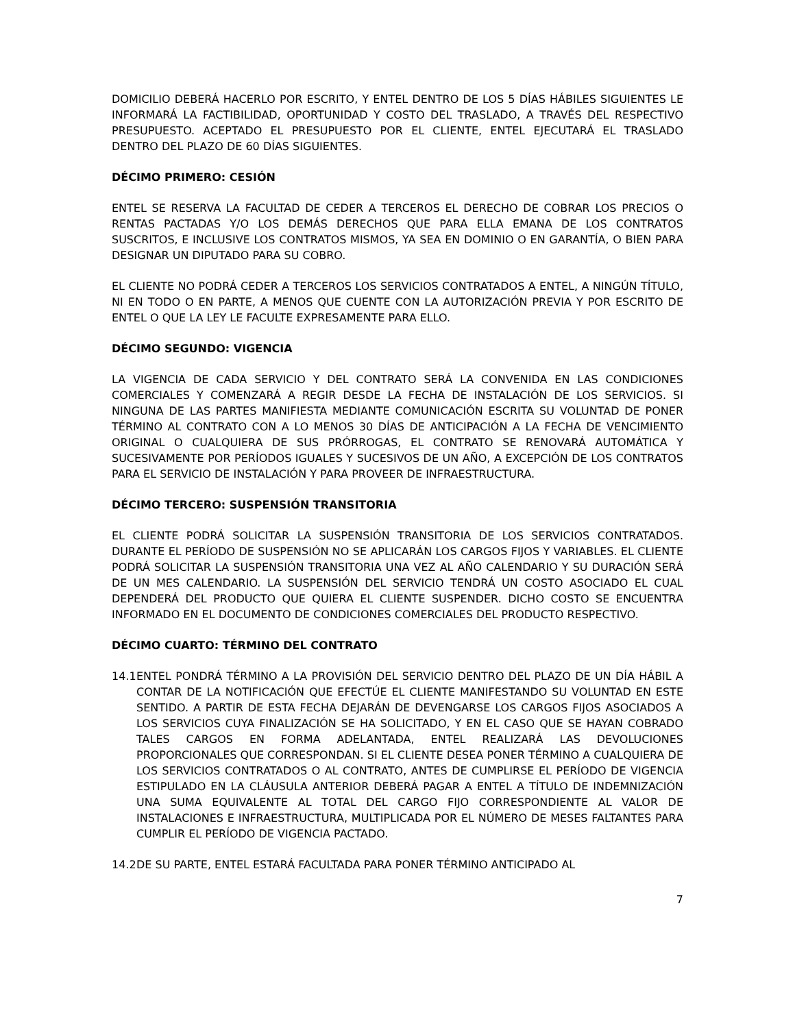DOMICILIO DEBERÁ HACERLO POR ESCRITO, Y ENTEL DENTRO DE LOS 5 DÍAS HÁBILES SIGUIENTES LE INFORMARÁ LA FACTIBILIDAD, OPORTUNIDAD Y COSTO DEL TRASLADO, A TRAVÉS DEL RESPECTIVO PRESUPUESTO. ACEPTADO EL PRESUPUESTO POR EL CLIENTE, ENTEL EJECUTARÁ EL TRASLADO DENTRO DEL PLAZO DE 60 DÍAS SIGUIENTES.
DÉCIMO PRIMERO: CESIÓN
ENTEL SE RESERVA LA FACULTAD DE CEDER A TERCEROS EL DERECHO DE COBRAR LOS PRECIOS O RENTAS PACTADAS Y/O LOS DEMÁS DERECHOS QUE PARA ELLA EMANA DE LOS CONTRATOS SUSCRITOS, E INCLUSIVE LOS CONTRATOS MISMOS, YA SEA EN DOMINIO O EN GARANTÍA, O BIEN PARA DESIGNAR UN DIPUTADO PARA SU COBRO.
EL CLIENTE NO PODRÁ CEDER A TERCEROS LOS SERVICIOS CONTRATADOS A ENTEL, A NINGÚN TÍTULO, NI EN TODO O EN PARTE, A MENOS QUE CUENTE CON LA AUTORIZACIÓN PREVIA Y POR ESCRITO DE ENTEL O QUE LA LEY LE FACULTE EXPRESAMENTE PARA ELLO.
DÉCIMO SEGUNDO: VIGENCIA
LA VIGENCIA DE CADA SERVICIO Y DEL CONTRATO SERÁ LA CONVENIDA EN LAS CONDICIONES COMERCIALES Y COMENZARÁ A REGIR DESDE LA FECHA DE INSTALACIÓN DE LOS SERVICIOS. SI NINGUNA DE LAS PARTES MANIFIESTA MEDIANTE COMUNICACIÓN ESCRITA SU VOLUNTAD DE PONER TÉRMINO AL CONTRATO CON A LO MENOS 30 DÍAS DE ANTICIPACIÓN A LA FECHA DE VENCIMIENTO ORIGINAL O CUALQUIERA DE SUS PRÓRROGAS, EL CONTRATO SE RENOVARÁ AUTOMÁTICA Y SUCESIVAMENTE POR PERÍODOS IGUALES Y SUCESIVOS DE UN AÑO, A EXCEPCIÓN DE LOS CONTRATOS PARA EL SERVICIO DE INSTALACIÓN Y PARA PROVEER DE INFRAESTRUCTURA.
DÉCIMO TERCERO: SUSPENSIÓN TRANSITORIA
EL CLIENTE PODRÁ SOLICITAR LA SUSPENSIÓN TRANSITORIA DE LOS SERVICIOS CONTRATADOS. DURANTE EL PERÍODO DE SUSPENSIÓN NO SE APLICARÁN LOS CARGOS FIJOS Y VARIABLES. EL CLIENTE PODRÁ SOLICITAR LA SUSPENSIÓN TRANSITORIA UNA VEZ AL AÑO CALENDARIO Y SU DURACIÓN SERÁ DE UN MES CALENDARIO. LA SUSPENSIÓN DEL SERVICIO TENDRÁ UN COSTO ASOCIADO EL CUAL DEPENDERÁ DEL PRODUCTO QUE QUIERA EL CLIENTE SUSPENDER. DICHO COSTO SE ENCUENTRA INFORMADO EN EL DOCUMENTO DE CONDICIONES COMERCIALES DEL PRODUCTO RESPECTIVO.
DÉCIMO CUARTO: TÉRMINO DEL CONTRATO
14.1
ENTEL PONDRÁ TÉRMINO A LA PROVISIÓN DEL SERVICIO DENTRO DEL PLAZO DE UN DÍA HÁBIL A CONTAR DE LA NOTIFICACIÓN QUE EFECTÚE EL CLIENTE MANIFESTANDO SU VOLUNTAD EN ESTE SENTIDO. A PARTIR DE ESTA FECHA DEJARÁN DE DEVENGARSE LOS CARGOS FIJOS ASOCIADOS A LOS SERVICIOS CUYA FINALIZACIÓN SE HA SOLICITADO, Y EN EL CASO QUE SE HAYAN COBRADO TALES CARGOS EN FORMA ADELANTADA, ENTEL REALIZARÁ LAS DEVOLUCIONES PROPORCIONALES QUE CORRESPONDAN. SI EL CLIENTE DESEA PONER TÉRMINO A CUALQUIERA DE LOS SERVICIOS CONTRATADOS O AL CONTRATO, ANTES DE CUMPLIRSE EL PERÍODO DE VIGENCIA ESTIPULADO EN LA CLÁUSULA ANTERIOR DEBERÁ PAGAR A ENTEL A TÍTULO DE INDEMNIZACIÓN UNA SUMA EQUIVALENTE AL TOTAL DEL CARGO FIJO CORRESPONDIENTE AL VALOR DE INSTALACIONES E INFRAESTRUCTURA, MULTIPLICADA POR EL NÚMERO DE MESES FALTANTES PARA CUMPLIR EL PERÍODO DE VIGENCIA PACTADO.
14.2
DE SU PARTE, ENTEL ESTARÁ FACULTADA PARA PONER TÉRMINO ANTICIPADO AL
7